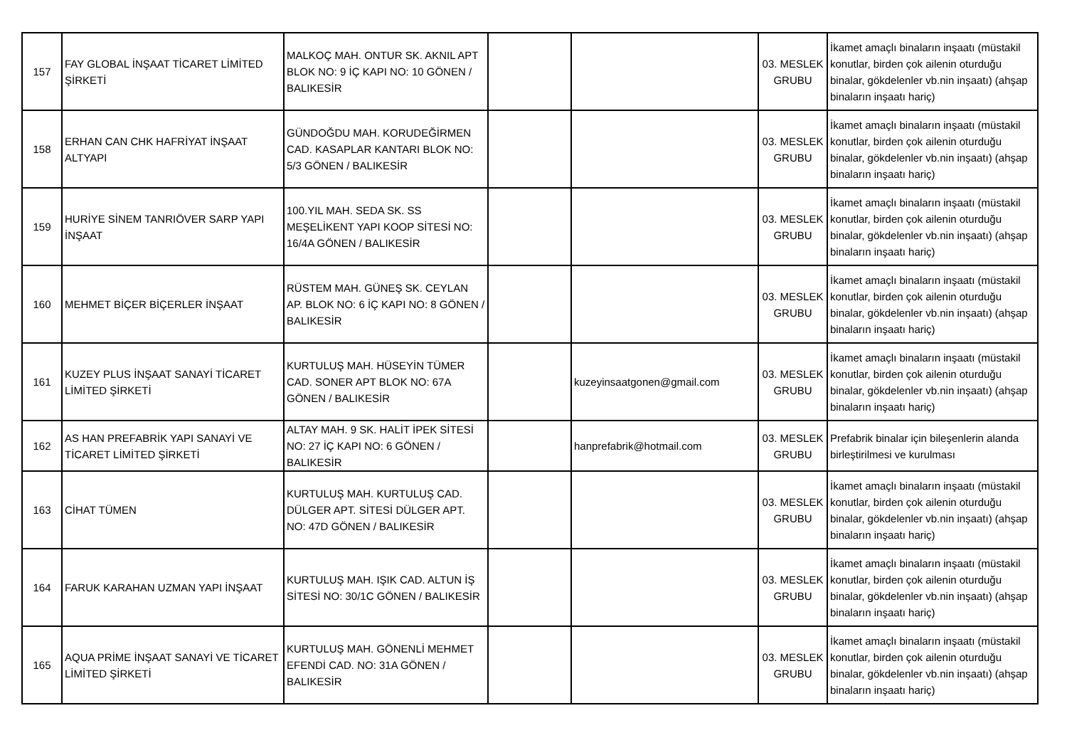| 157 | FAY GLOBAL İNŞAAT TİCARET LİMİTED ŞİRKETİ | MALKOÇ MAH. ONTUR SK. AKNIL APT BLOK NO: 9 İÇ KAPI NO: 10 GÖNEN / BALIKESİR | | | 03. MESLEK GRUBU | İkamet amaçlı binaların inşaatı (müstakil konutlar, birden çok ailenin oturduğu binalar, gökdelenler vb.nin inşaatı) (ahşap binaların inşaatı hariç) |
| 158 | ERHAN CAN CHK HAFRİYAT İNŞAAT ALTYAPI | GÜNDOĞDU MAH. KORUDEĞİRMEN CAD. KASAPLAR KANTARI BLOK NO: 5/3 GÖNEN / BALIKESİR | | | 03. MESLEK GRUBU | İkamet amaçlı binaların inşaatı (müstakil konutlar, birden çok ailenin oturduğu binalar, gökdelenler vb.nin inşaatı) (ahşap binaların inşaatı hariç) |
| 159 | HURİYE SİNEM TANRIÖVER SARP YAPI İNŞAAT | 100.YIL MAH. SEDA SK. SS MEŞELİKENT YAPI KOOP SİTESİ NO: 16/4A GÖNEN / BALIKESİR | | | 03. MESLEK GRUBU | İkamet amaçlı binaların inşaatı (müstakil konutlar, birden çok ailenin oturduğu binalar, gökdelenler vb.nin inşaatı) (ahşap binaların inşaatı hariç) |
| 160 | MEHMET BİÇER BİÇERLER İNŞAAT | RÜSTEM MAH. GÜNEŞ SK. CEYLAN AP. BLOK NO: 6 İÇ KAPI NO: 8 GÖNEN / BALIKESİR | | | 03. MESLEK GRUBU | İkamet amaçlı binaların inşaatı (müstakil konutlar, birden çok ailenin oturduğu binalar, gökdelenler vb.nin inşaatı) (ahşap binaların inşaatı hariç) |
| 161 | KUZEY PLUS İNŞAAT SANAYİ TİCARET LİMİTED ŞİRKETİ | KURTULUŞ MAH. HÜSEYİN TÜMER CAD. SONER APT BLOK NO: 67A GÖNEN / BALIKESİR | | kuzeyinsaatgonen@gmail.com | 03. MESLEK GRUBU | İkamet amaçlı binaların inşaatı (müstakil konutlar, birden çok ailenin oturduğu binalar, gökdelenler vb.nin inşaatı) (ahşap binaların inşaatı hariç) |
| 162 | AS HAN PREFABRİK YAPI SANAYİ VE TİCARET LİMİTED ŞİRKETİ | ALTAY MAH. 9 SK. HALİT İPEK SİTESİ NO: 27 İÇ KAPI NO: 6 GÖNEN / BALIKESİR | | hanprefabrik@hotmail.com | 03. MESLEK GRUBU | Prefabrik binalar için bileşenlerin alanda birleştirilmesi ve kurulması |
| 163 | CİHAT TÜMEN | KURTULUŞ MAH. KURTULUŞ CAD. DÜLGER APT. SİTESİ DÜLGER APT. NO: 47D GÖNEN / BALIKESİR | | | 03. MESLEK GRUBU | İkamet amaçlı binaların inşaatı (müstakil konutlar, birden çok ailenin oturduğu binalar, gökdelenler vb.nin inşaatı) (ahşap binaların inşaatı hariç) |
| 164 | FARUK KARAHAN UZMAN YAPI İNŞAAT | KURTULUŞ MAH. IŞIK CAD. ALTUN İŞ SİTESİ NO: 30/1C GÖNEN / BALIKESİR | | | 03. MESLEK GRUBU | İkamet amaçlı binaların inşaatı (müstakil konutlar, birden çok ailenin oturduğu binalar, gökdelenler vb.nin inşaatı) (ahşap binaların inşaatı hariç) |
| 165 | AQUA PRİME İNŞAAT SANAYİ VE TİCARET LİMİTED ŞİRKETİ | KURTULUŞ MAH. GÖNENLİ MEHMET EFENDİ CAD. NO: 31A GÖNEN / BALIKESİR | | | 03. MESLEK GRUBU | İkamet amaçlı binaların inşaatı (müstakil konutlar, birden çok ailenin oturduğu binalar, gökdelenler vb.nin inşaatı) (ahşap binaların inşaatı hariç) |